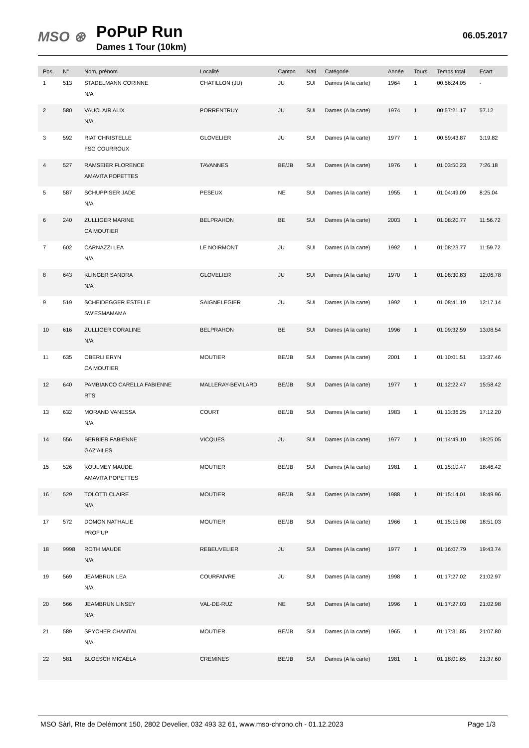MSO ⊛
PoPuP Run
Dames 1 Tour (10km)
06.05.2017
| Pos. | N° | Nom, prénom | Localité | Canton | Nati | Catégorie | Année | Tours | Temps total | Ecart |
| --- | --- | --- | --- | --- | --- | --- | --- | --- | --- | --- |
| 1 | 513 | STADELMANN CORINNE N/A | CHATILLON (JU) | JU | SUI | Dames (A la carte) | 1964 | 1 | 00:56:24.05 | - |
| 2 | 580 | VAUCLAIR ALIX N/A | PORRENTRUY | JU | SUI | Dames (A la carte) | 1974 | 1 | 00:57:21.17 | 57.12 |
| 3 | 592 | RIAT CHRISTELLE FSG COURROUX | GLOVELIER | JU | SUI | Dames (A la carte) | 1977 | 1 | 00:59:43.87 | 3:19.82 |
| 4 | 527 | RAMSEIER FLORENCE AMAVITA POPETTES | TAVANNES | BE/JB | SUI | Dames (A la carte) | 1976 | 1 | 01:03:50.23 | 7:26.18 |
| 5 | 587 | SCHUPPISER JADE N/A | PESEUX | NE | SUI | Dames (A la carte) | 1955 | 1 | 01:04:49.09 | 8:25.04 |
| 6 | 240 | ZULLIGER MARINE CA MOUTIER | BELPRAHON | BE | SUI | Dames (A la carte) | 2003 | 1 | 01:08:20.77 | 11:56.72 |
| 7 | 602 | CARNAZZI LEA N/A | LE NOIRMONT | JU | SUI | Dames (A la carte) | 1992 | 1 | 01:08:23.77 | 11:59.72 |
| 8 | 643 | KLINGER SANDRA N/A | GLOVELIER | JU | SUI | Dames (A la carte) | 1970 | 1 | 01:08:30.83 | 12:06.78 |
| 9 | 519 | SCHEIDEGGER ESTELLE SW'ESMAMAMA | SAIGNELEGIER | JU | SUI | Dames (A la carte) | 1992 | 1 | 01:08:41.19 | 12:17.14 |
| 10 | 616 | ZULLIGER CORALINE N/A | BELPRAHON | BE | SUI | Dames (A la carte) | 1996 | 1 | 01:09:32.59 | 13:08.54 |
| 11 | 635 | OBERLI ERYN CA MOUTIER | MOUTIER | BE/JB | SUI | Dames (A la carte) | 2001 | 1 | 01:10:01.51 | 13:37.46 |
| 12 | 640 | PAMBIANCO CARELLA FABIENNE RTS | MALLERAY-BEVILARD | BE/JB | SUI | Dames (A la carte) | 1977 | 1 | 01:12:22.47 | 15:58.42 |
| 13 | 632 | MORAND VANESSA N/A | COURT | BE/JB | SUI | Dames (A la carte) | 1983 | 1 | 01:13:36.25 | 17:12.20 |
| 14 | 556 | BERBIER FABIENNE GAZ'AILES | VICQUES | JU | SUI | Dames (A la carte) | 1977 | 1 | 01:14:49.10 | 18:25.05 |
| 15 | 526 | KOULMEY MAUDE AMAVITA POPETTES | MOUTIER | BE/JB | SUI | Dames (A la carte) | 1981 | 1 | 01:15:10.47 | 18:46.42 |
| 16 | 529 | TOLOTTI CLAIRE N/A | MOUTIER | BE/JB | SUI | Dames (A la carte) | 1988 | 1 | 01:15:14.01 | 18:49.96 |
| 17 | 572 | DOMON NATHALIE PROF'UP | MOUTIER | BE/JB | SUI | Dames (A la carte) | 1966 | 1 | 01:15:15.08 | 18:51.03 |
| 18 | 9998 | ROTH MAUDE N/A | REBEUVELIER | JU | SUI | Dames (A la carte) | 1977 | 1 | 01:16:07.79 | 19:43.74 |
| 19 | 569 | JEAMBRUN LEA N/A | COURFAIVRE | JU | SUI | Dames (A la carte) | 1998 | 1 | 01:17:27.02 | 21:02.97 |
| 20 | 566 | JEAMBRUN LINSEY N/A | VAL-DE-RUZ | NE | SUI | Dames (A la carte) | 1996 | 1 | 01:17:27.03 | 21:02.98 |
| 21 | 589 | SPYCHER CHANTAL N/A | MOUTIER | BE/JB | SUI | Dames (A la carte) | 1965 | 1 | 01:17:31.85 | 21:07.80 |
| 22 | 581 | BLOESCH MICAELA | CREMINES | BE/JB | SUI | Dames (A la carte) | 1981 | 1 | 01:18:01.65 | 21:37.60 |
MSO Sàrl, Rte de Delémont 150, 2802 Develier, 032 493 32 61, www.mso-chrono.ch - 01.12.2023 Page 1/3